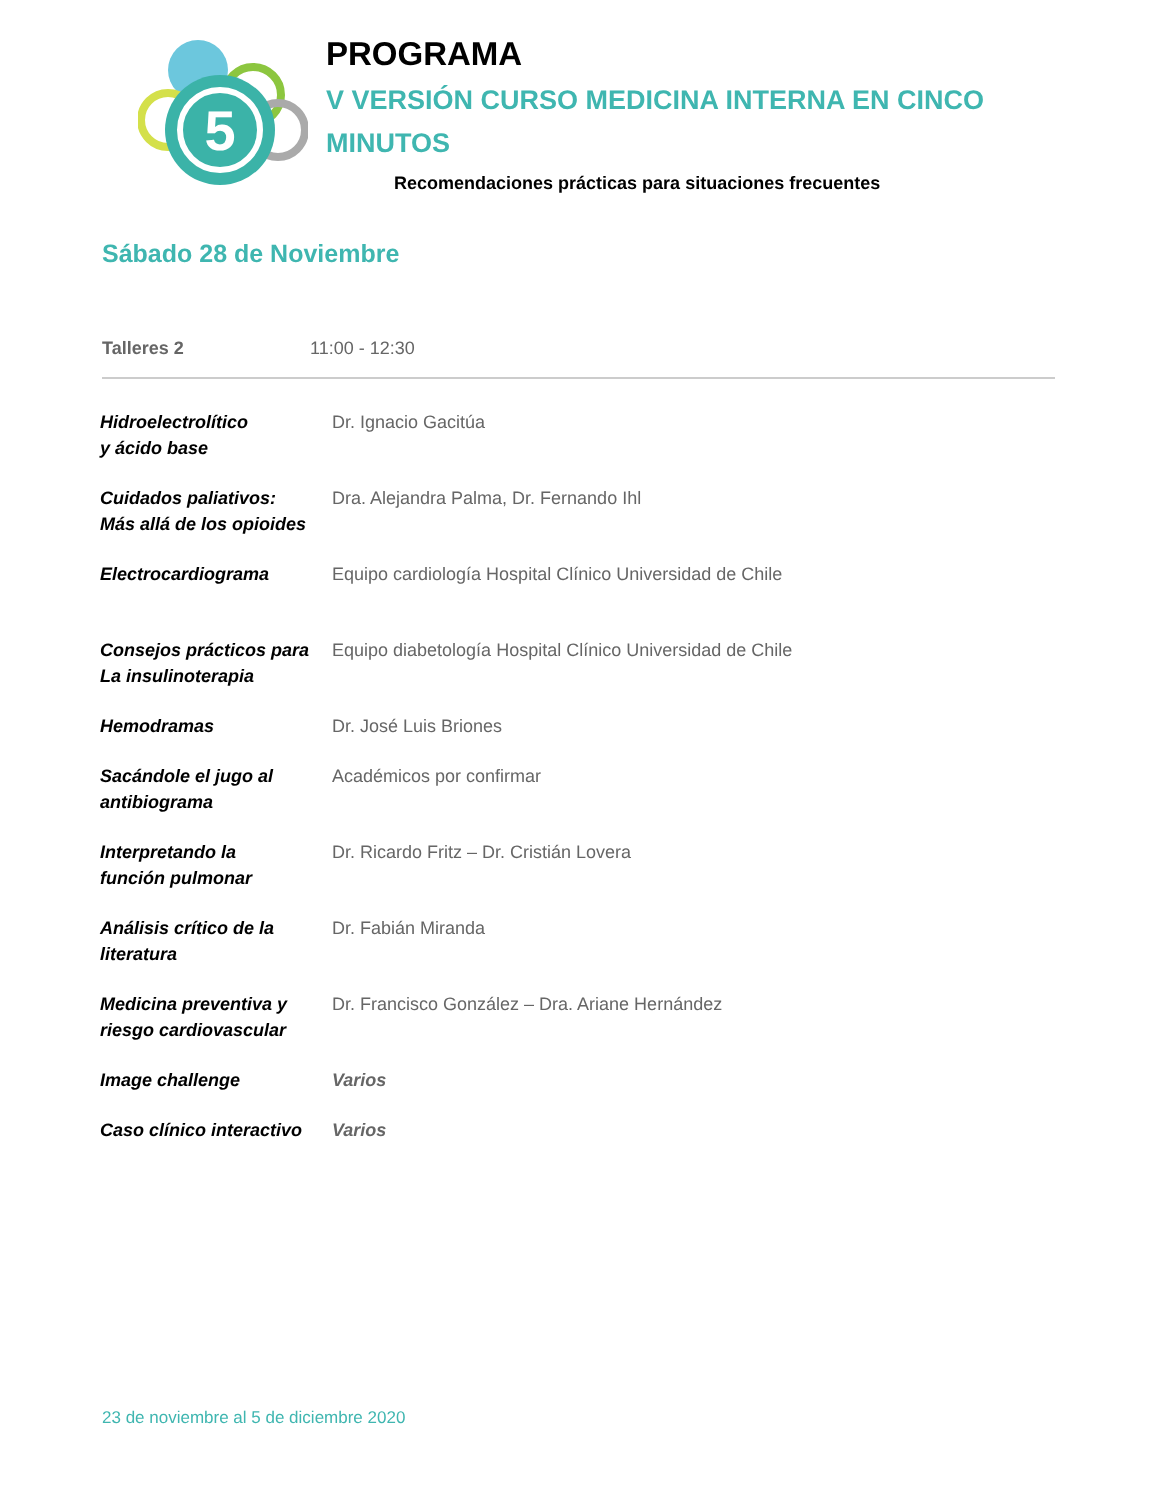5
PROGRAMA
V VERSIÓN CURSO MEDICINA INTERNA EN CINCO
MINUTOS
Recomendaciones prácticas para situaciones frecuentes
Sábado 28 de Noviembre
Talleres 2 11:00 - 12:30
| Hidroelectrolítico y ácido base | Dr. Ignacio Gacitúa |
| Cuidados paliativos: Más allá de los opioides | Dra. Alejandra Palma, Dr. Fernando Ihl |
| Electrocardiograma | Equipo cardiología Hospital Clínico Universidad de Chile |
| Consejos prácticos para La insulinoterapia | Equipo diabetología Hospital Clínico Universidad de Chile |
| Hemodramas | Dr. José Luis Briones |
| Sacándole el jugo al antibiograma | Académicos por confirmar |
| Interpretando la función pulmonar | Dr. Ricardo Fritz – Dr. Cristián Lovera |
| Análisis crítico de la literatura | Dr. Fabián Miranda |
| Medicina preventiva y riesgo cardiovascular | Dr. Francisco González – Dra. Ariane Hernández |
| Image challenge | Varios |
| Caso clínico interactivo | Varios |
23 de noviembre al 5 de diciembre 2020